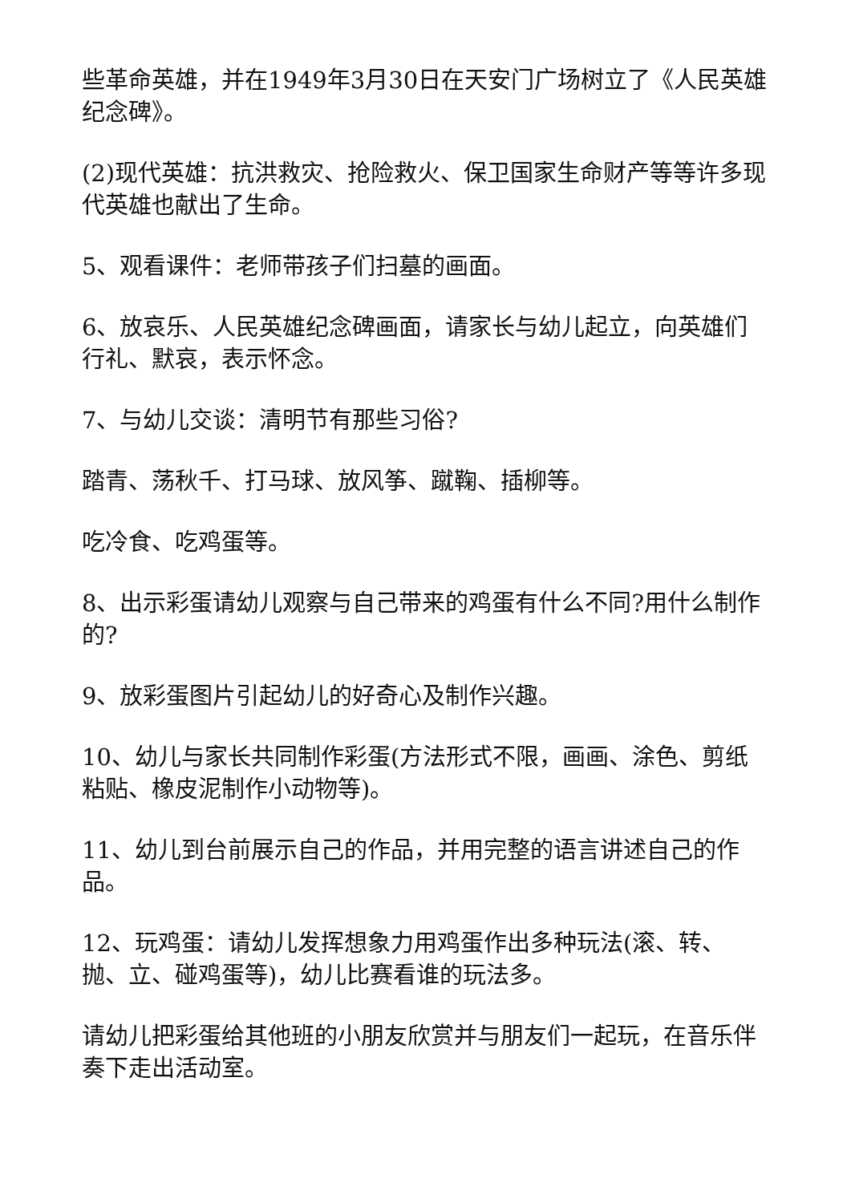些革命英雄，并在1949年3月30日在天安门广场树立了《人民英雄纪念碑》。
(2)现代英雄：抗洪救灾、抢险救火、保卫国家生命财产等等许多现代英雄也献出了生命。
5、观看课件：老师带孩子们扫墓的画面。
6、放哀乐、人民英雄纪念碑画面，请家长与幼儿起立，向英雄们行礼、默哀，表示怀念。
7、与幼儿交谈：清明节有那些习俗?
踏青、荡秋千、打马球、放风筝、蹴鞠、插柳等。
吃冷食、吃鸡蛋等。
8、出示彩蛋请幼儿观察与自己带来的鸡蛋有什么不同?用什么制作的?
9、放彩蛋图片引起幼儿的好奇心及制作兴趣。
10、幼儿与家长共同制作彩蛋(方法形式不限，画画、涂色、剪纸粘贴、橡皮泥制作小动物等)。
11、幼儿到台前展示自己的作品，并用完整的语言讲述自己的作品。
12、玩鸡蛋：请幼儿发挥想象力用鸡蛋作出多种玩法(滚、转、抛、立、碰鸡蛋等)，幼儿比赛看谁的玩法多。
请幼儿把彩蛋给其他班的小朋友欣赏并与朋友们一起玩，在音乐伴奏下走出活动室。